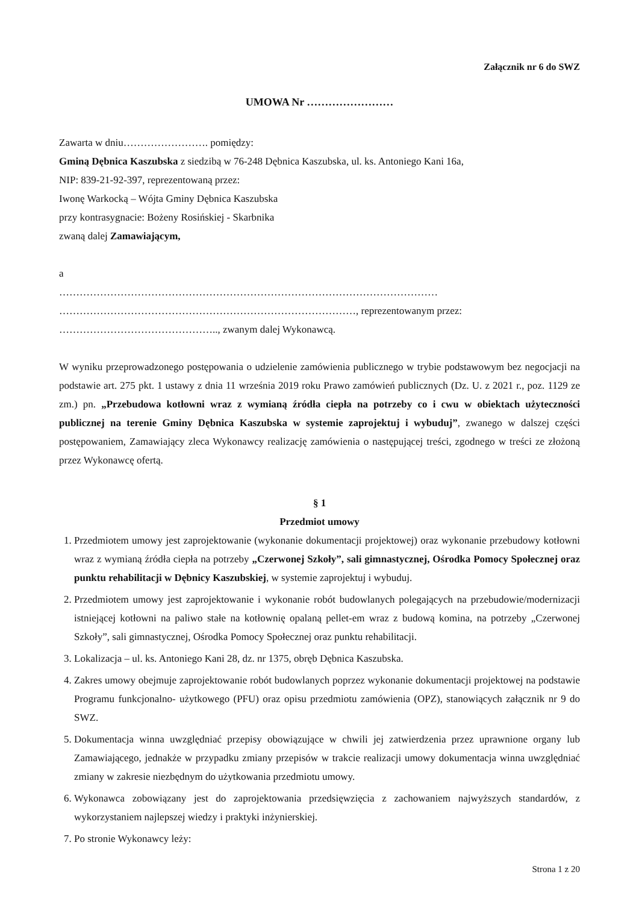Załącznik nr 6 do SWZ
UMOWA Nr ……………………
Zawarta w dniu……………………. pomiędzy:
Gminą Dębnica Kaszubska z siedzibą w 76-248 Dębnica Kaszubska, ul. ks. Antoniego Kani 16a,
NIP: 839-21-92-397, reprezentowaną przez:
Iwonę Warkocką – Wójta Gminy Dębnica Kaszubska
przy kontrasygnacie: Bożeny Rosińskiej - Skarbnika
zwaną dalej Zamawiającym,
a
…………………………………………………………………………………………………
……………………………………………………………………………, reprezentowanym przez:
……………………………………….., zwanym dalej Wykonawcą.
W wyniku przeprowadzonego postępowania o udzielenie zamówienia publicznego w trybie podstawowym bez negocjacji na podstawie art. 275 pkt. 1 ustawy z dnia 11 września 2019 roku Prawo zamówień publicznych (Dz. U. z 2021 r., poz. 1129 ze zm.) pn. „Przebudowa kotłowni wraz z wymianą źródła ciepła na potrzeby co i cwu w obiektach użyteczności publicznej na terenie Gminy Dębnica Kaszubska w systemie zaprojektuj i wybuduj”, zwanego w dalszej części postępowaniem, Zamawiający zleca Wykonawcy realizację zamówienia o następującej treści, zgodnego w treści ze złożoną przez Wykonawcę ofertą.
§ 1
Przedmiot umowy
1. Przedmiotem umowy jest zaprojektowanie (wykonanie dokumentacji projektowej) oraz wykonanie przebudowy kotłowni wraz z wymianą źródła ciepła na potrzeby „Czerwonej Szkoły”, sali gimnastycznej, Ośrodka Pomocy Społecznej oraz punktu rehabilitacji w Dębnicy Kaszubskiej, w systemie zaprojektuj i wybuduj.
2. Przedmiotem umowy jest zaprojektowanie i wykonanie robót budowlanych polegających na przebudowie/modernizacji istniejącej kotłowni na paliwo stałe na kotłownię opalaną pellet-em wraz z budową komina, na potrzeby „Czerwonej Szkoły”, sali gimnastycznej, Ośrodka Pomocy Społecznej oraz punktu rehabilitacji.
3. Lokalizacja – ul. ks. Antoniego Kani 28, dz. nr 1375, obręb Dębnica Kaszubska.
4. Zakres umowy obejmuje zaprojektowanie robót budowlanych poprzez wykonanie dokumentacji projektowej na podstawie Programu funkcjonalno- użytkowego (PFU) oraz opisu przedmiotu zamówienia (OPZ), stanowiących załącznik nr 9 do SWZ.
5. Dokumentacja winna uwzględniać przepisy obowiązujące w chwili jej zatwierdzenia przez uprawnione organy lub Zamawiającego, jednakże w przypadku zmiany przepisów w trakcie realizacji umowy dokumentacja winna uwzględniać zmiany w zakresie niezbędnym do użytkowania przedmiotu umowy.
6. Wykonawca zobowiązany jest do zaprojektowania przedsięwzięcia z zachowaniem najwyższych standardów, z wykorzystaniem najlepszej wiedzy i praktyki inżynierskiej.
7. Po stronie Wykonawcy leży:
Strona 1 z 20